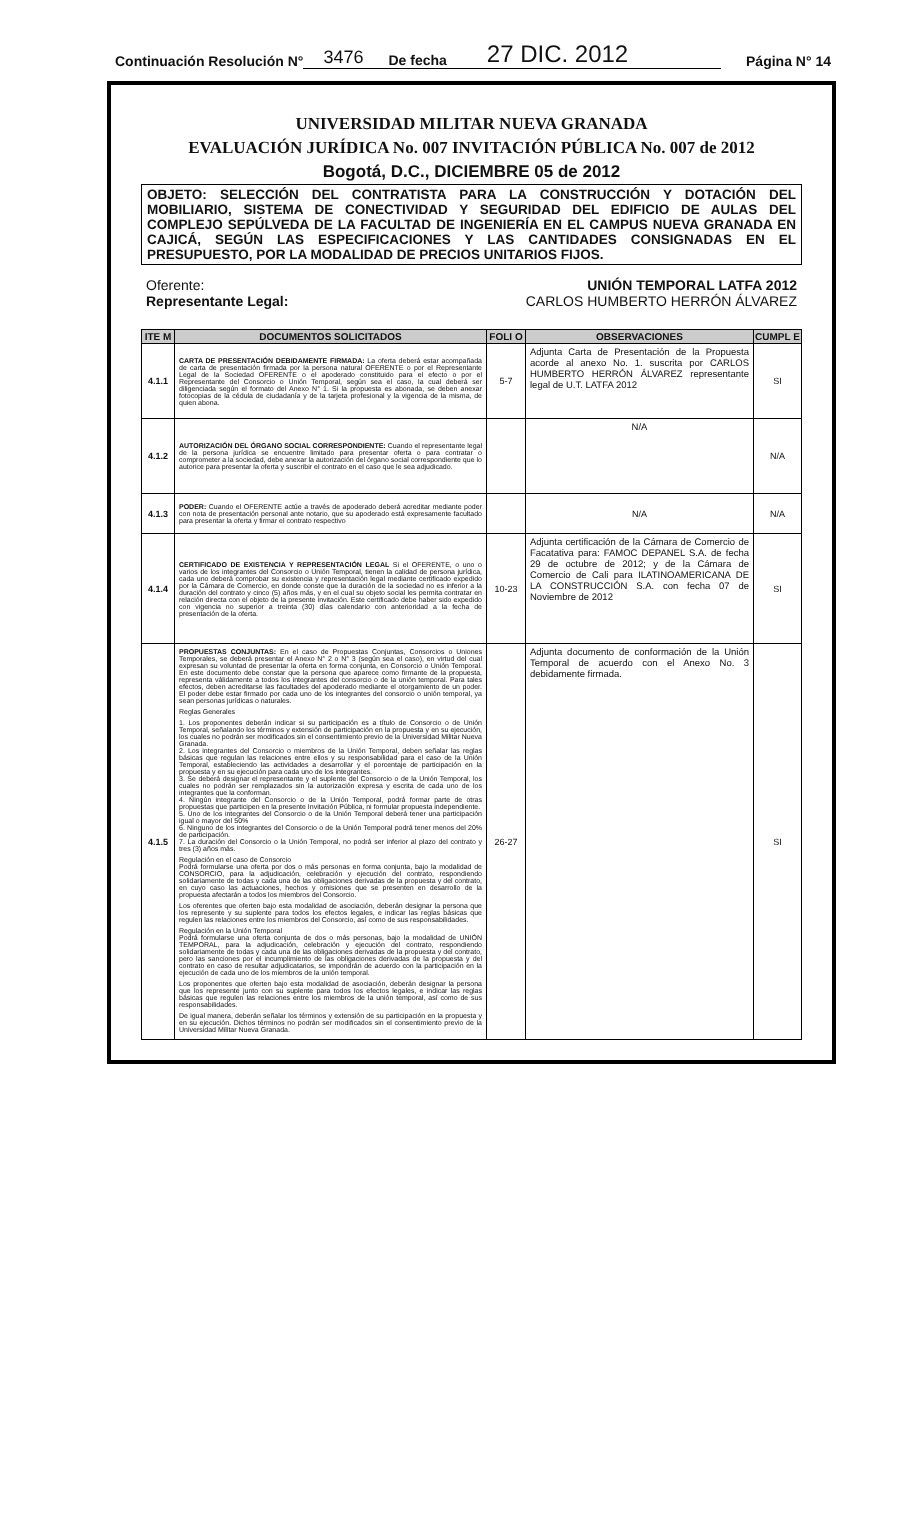Continuación Resolución N°
3476 De fecha 27 DIC. 2012
Página N° 14
UNIVERSIDAD MILITAR NUEVA GRANADA
EVALUACIÓN JURÍDICA No. 007 INVITACIÓN PÚBLICA No. 007 de 2012
Bogotá, D.C., DICIEMBRE 05 de 2012
OBJETO: SELECCIÓN DEL CONTRATISTA PARA LA CONSTRUCCIÓN Y DOTACIÓN DEL MOBILIARIO, SISTEMA DE CONECTIVIDAD Y SEGURIDAD DEL EDIFICIO DE AULAS DEL COMPLEJO SEPÚLVEDA DE LA FACULTAD DE INGENIERÍA EN EL CAMPUS NUEVA GRANADA EN CAJICÁ, SEGÚN LAS ESPECIFICACIONES Y LAS CANTIDADES CONSIGNADAS EN EL PRESUPUESTO, POR LA MODALIDAD DE PRECIOS UNITARIOS FIJOS.
Oferente:
Representante Legal:
UNIÓN TEMPORAL LATFA 2012
CARLOS HUMBERTO HERRÓN ÁLVAREZ
| ITE M | DOCUMENTOS SOLICITADOS | FOLI O | OBSERVACIONES | CUMPL E |
| --- | --- | --- | --- | --- |
| 4.1.1 | CARTA DE PRESENTACIÓN DEBIDAMENTE FIRMADA: La oferta deberá estar acompañada de carta de presentación firmada por la persona natural OFERENTE o por el Representante Legal de la Sociedad OFERENTE o el apoderado constituido para el efecto o por el Representante del Consorcio o Unión Temporal, según sea el caso, la cual deberá ser diligenciada según el formato del Anexo N° 1. Si la propuesta es abonada, se deben anexar fotocopias de la cédula de ciudadanía y de la tarjeta profesional y la vigencia de la misma, de quien abona. | 5-7 | Adjunta Carta de Presentación de la Propuesta acorde al anexo No. 1. suscrita por CARLOS HUMBERTO HERRÓN ÁLVAREZ representante legal de U.T. LATFA 2012 | SI |
| 4.1.2 | AUTORIZACIÓN DEL ÓRGANO SOCIAL CORRESPONDIENTE: Cuando el representante legal de la persona jurídica se encuentre limitado para presentar oferta o para contratar o comprometer a la sociedad, debe anexar la autorización del órgano social correspondiente que lo autorice para presentar la oferta y suscribir el contrato en el caso que le sea adjudicado. | | N/A | N/A |
| 4.1.3 | PODER: Cuando el OFERENTE actúe a través de apoderado deberá acreditar mediante poder con nota de presentación personal ante notario, que su apoderado está expresamente facultado para presentar la oferta y firmar el contrato respectivo | | N/A | N/A |
| 4.1.4 | CERTIFICADO DE EXISTENCIA Y REPRESENTACIÓN LEGAL Si el OFERENTE, o uno o varios de los integrantes del Consorcio o Unión Temporal, tienen la calidad de persona jurídica, cada uno deberá comprobar su existencia y representación legal mediante certificado expedido por la Cámara de Comercio, en donde conste que la duración de la sociedad no es inferior a la duración del contrato y cinco (5) años más, y en el cual su objeto social les permita contratar en relación directa con el objeto de la presente invitación. Este certificado debe haber sido expedido con vigencia no superior a treinta (30) días calendario con anterioridad a la fecha de presentación de la oferta. | 10-23 | Adjunta certificación de la Cámara de Comercio de Facatativa para: FAMOC DEPANEL S.A. de fecha 29 de octubre de 2012; y de la Cámara de Comercio de Cali para ILATINOAMERICANA DE LA CONSTRUCCIÓN S.A. con fecha 07 de Noviembre de 2012 | SI |
| 4.1.5 | PROPUESTAS CONJUNTAS: En el caso de Propuestas Conjuntas, Consorcios o Uniones Temporales, se deberá presentar el Anexo N° 2 o N° 3 (según sea el caso), en virtud del cual expresan su voluntad de presentar la oferta en forma conjunta, en Consorcio o Unión Temporal. En este documento debe constar que la persona que aparece como firmante de la propuesta, representa válidamente a todos los integrantes del consorcio o de la unión temporal. Para tales efectos, deben acreditarse las facultades del apoderado mediante el otorgamiento de un poder. El poder debe estar firmado por cada uno de los integrantes del consorcio o unión temporal, ya sean personas jurídicas o naturales. Reglas Generales 1. Los proponentes deberán indicar si su participación es a título de Consorcio o de Unión Temporal, señalando los términos y extensión de participación en la propuesta y en su ejecución, los cuales no podrán ser modificados sin el consentimiento previo de la Universidad Militar Nueva Granada. 2. Los integrantes del Consorcio o miembros de la Unión Temporal, deben señalar las reglas básicas que regulan las relaciones entre ellos y su responsabilidad para el caso de la Unión Temporal, estableciendo las actividades a desarrollar y el porcentaje de participación en la propuesta y en su ejecución para cada uno de los integrantes. 3. Se deberá designar el representante y el suplente del Consorcio o de la Unión Temporal, los cuales no podrán ser remplazados sin la autorización expresa y escrita de cada uno de los integrantes que la conforman. 4. Ningún integrante del Consorcio o de la Unión Temporal, podrá formar parte de otras propuestas que participen en la presente Invitación Pública, ni formular propuesta independiente. 5. Uno de los integrantes del Consorcio o de la Unión Temporal deberá tener una participación igual o mayor del 50% 6. Ninguno de los integrantes del Consorcio o de la Unión Temporal podrá tener menos del 20% de participación. 7. La duración del Consorcio o la Unión Temporal, no podrá ser inferior al plazo del contrato y tres (3) años más. Regulación en el caso de Consorcio Podrá formularse una oferta por dos o más personas en forma conjunta, bajo la modalidad de CONSORCIO, para la adjudicación, celebración y ejecución del contrato, respondiendo solidariamente de todas y cada una de las obligaciones derivadas de la propuesta y del contrato, en cuyo caso las actuaciones, hechos y omisiones que se presenten en desarrollo de la propuesta afectarán a todos los miembros del Consorcio. Los oferentes que oferten bajo esta modalidad de asociación, deberán designar la persona que los represente y su suplente para todos los efectos legales, e indicar las reglas básicas que regulen las relaciones entre los miembros del Consorcio, así como de sus responsabilidades. Regulación en la Unión Temporal Podrá formularse una oferta conjunta de dos o más personas, bajo la modalidad de UNIÓN TEMPORAL, para la adjudicación, celebración y ejecución del contrato, respondiendo solidariamente de todas y cada una de las obligaciones derivadas de la propuesta y del contrato, pero las sanciones por el incumplimiento de las obligaciones derivadas de la propuesta y del contrato en caso de resultar adjudicatarios, se impondrán de acuerdo con la participación en la ejecución de cada uno de los miembros de la unión temporal. Los proponentes que oferten bajo esta modalidad de asociación, deberán designar la persona que los represente junto con su suplente para todos los efectos legales, e indicar las reglas básicas que regulen las relaciones entre los miembros de la unión temporal, así como de sus responsabilidades. De igual manera, deberán señalar los términos y extensión de su participación en la propuesta y en su ejecución. Dichos términos no podrán ser modificados sin el consentimiento previo de la Universidad Militar Nueva Granada. | 26-27 | Adjunta documento de conformación de la Unión Temporal de acuerdo con el Anexo No. 3 debidamente firmada. | SI |